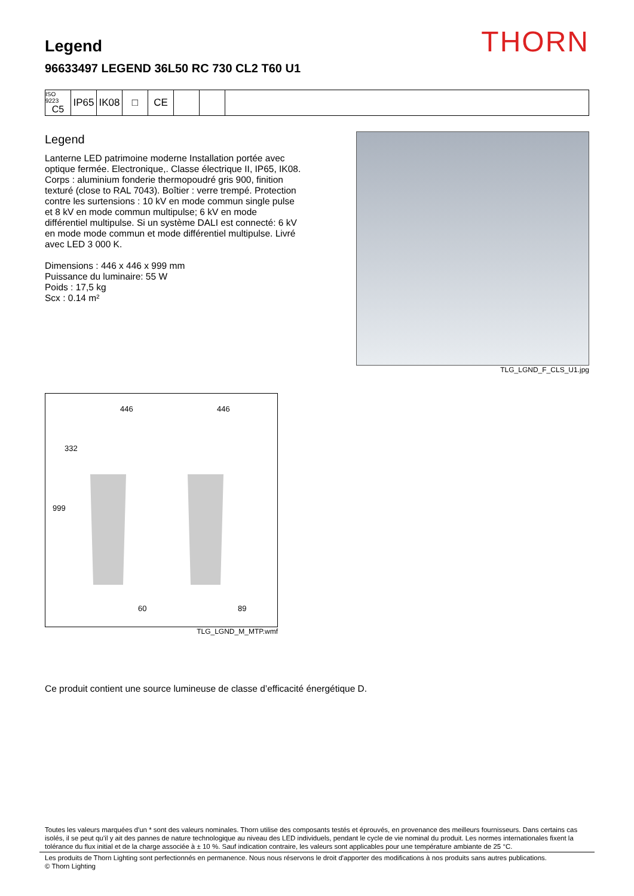THORN
Legend
96633497 LEGEND 36L50 RC 730 CL2 T60 U1
ISO 9223
C5
IP65 IK08 □ CE
Legend
Lanterne LED patrimoine moderne Installation portée avec optique fermée. Electronique,. Classe électrique II, IP65, IK08. Corps : aluminium fonderie thermopoudré gris 900, finition texturé (close to RAL 7043). Boîtier : verre trempé. Protection contre les surtensions : 10 kV en mode commun single pulse et 8 kV en mode commun multipulse; 6 kV en mode différentiel multipulse. Si un système DALI est connecté: 6 kV en mode mode commun et mode différentiel multipulse. Livré avec LED 3 000 K.
Dimensions : 446 x 446 x 999 mm
Puissance du luminaire: 55 W
Poids : 17,5 kg
Scx : 0.14 m²
TLG_LGND_F_CLS_U1.jpg
446
446
332
999
60
89
TLG_LGND_M_MTP.wmf
Ce produit contient une source lumineuse de classe d’efficacité énergétique D.
Toutes les valeurs marquées d'un * sont des valeurs nominales. Thorn utilise des composants testés et éprouvés, en provenance des meilleurs fournisseurs. Dans certains cas isolés, il se peut qu’il y ait des pannes de nature technologique au niveau des LED individuels, pendant le cycle de vie nominal du produit. Les normes internationales fixent la tolérance du flux initial et de la charge associée à ± 10 %. Sauf indication contraire, les valeurs sont applicables pour une température ambiante de 25 °C.
Les produits de Thorn Lighting sont perfectionnés en permanence. Nous nous réservons le droit d'apporter des modifications à nos produits sans autres publications.
© Thorn Lighting